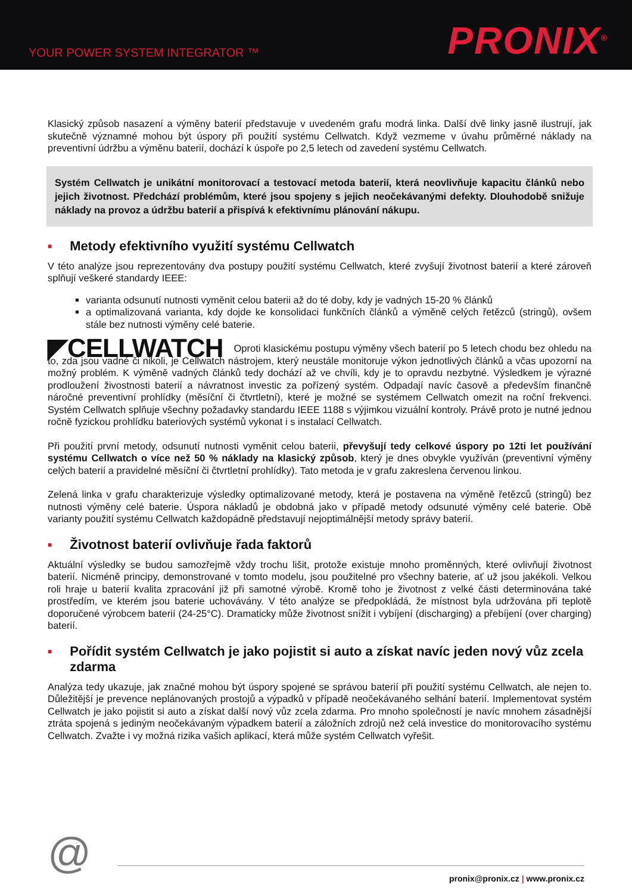YOUR POWER SYSTEM INTEGRATOR ™
PRONIX<sup>®</sup>
Klasický způsob nasazení a výměny baterií představuje v uvedeném grafu modrá linka. Další dvě linky jasně ilustrují, jak skutečně významné mohou být úspory při použití systému Cellwatch. Když vezmeme v úvahu průměrné náklady na preventivní údržbu a výměnu baterií, dochází k úspoře po 2,5 letech od zavedení systému Cellwatch.
Systém Cellwatch je unikátní monitorovací a testovací metoda baterií, která neovlivňuje kapacitu článků nebo jejich životnost. Předchází problémům, které jsou spojeny s jejich neočekávanými defekty. Dlouhodobě snižuje náklady na provoz a údržbu baterií a přispívá k efektivnímu plánování nákupu.
■ Metody efektivního využití systému Cellwatch
V této analýze jsou reprezentovány dva postupy použití systému Cellwatch, které zvyšují životnost baterií a které zároveň splňují veškeré standardy IEEE:
varianta odsunutí nutnosti vyměnit celou baterii až do té doby, kdy je vadných 15-20 % článků
a optimalizovaná varianta, kdy dojde ke konsolidaci funkčních článků a výměně celých řetězců (stringů), ovšem stále bez nutnosti výměny celé baterie.
◤CELLWATCH Oproti klasickému postupu výměny všech baterií po 5 letech chodu bez ohledu na to, zda jsou vadné či nikoli, je Cellwatch nástrojem, který neustále monitoruje výkon jednotlivých článků a včas upozorní na možný problém. K výměně vadných článků tedy dochází až ve chvíli, kdy je to opravdu nezbytné. Výsledkem je výrazné prodloužení živostnosti baterií a návratnost investic za pořízený systém. Odpadají navíc časově a především finančně náročné preventivní prohlídky (měsíční či čtvrtletní), které je možné se systémem Cellwatch omezit na roční frekvenci. Systém Cellwatch splňuje všechny požadavky standardu IEEE 1188 s výjimkou vizuální kontroly. Právě proto je nutné jednou ročně fyzickou prohlídku bateriových systémů vykonat i s instalací Cellwatch.
Při použití první metody, odsunutí nutnosti vyměnit celou baterii, převyšují tedy celkové úspory po 12ti let používání systému Cellwatch o více než 50 % náklady na klasický způsob, který je dnes obvykle využíván (preventivní výměny celých baterií a pravidelné měsíční či čtvrtletní prohlídky). Tato metoda je v grafu zakreslena červenou linkou.
Zelená linka v grafu charakterizuje výsledky optimalizované metody, která je postavena na výměně řetězců (stringů) bez nutnosti výměny celé baterie. Úspora nákladů je obdobná jako v případě metody odsunuté výměny celé baterie. Obě varianty použití systému Cellwatch každopádně představují nejoptimálnější metody správy baterií.
■ Životnost baterií ovlivňuje řada faktorů
Aktuální výsledky se budou samozřejmě vždy trochu lišit, protože existuje mnoho proměnných, které ovlivňují životnost baterií. Nicméně principy, demonstrované v tomto modelu, jsou použitelné pro všechny baterie, ať už jsou jakékoli. Velkou roli hraje u baterií kvalita zpracování již při samotné výrobě. Kromě toho je životnost z velké části determinována také prostředím, ve kterém jsou baterie uchovávány. V této analýze se předpokládá, že místnost byla udržována při teplotě doporučené výrobcem baterií (24-25°C). Dramaticky může životnost snížit i vybíjení (discharging) a přebíjení (over charging) baterií.
■ Pořídit systém Cellwatch je jako pojistit si auto a získat navíc jeden nový vůz zcela zdarma
Analýza tedy ukazuje, jak značné mohou být úspory spojené se správou baterií při použití systému Cellwatch, ale nejen to. Důležitější je prevence neplánovaných prostojů a výpadků v případě neočekávaného selhání baterií. Implementovat systém Cellwatch je jako pojistit si auto a získat další nový vůz zcela zdarma. Pro mnoho společností je navíc mnohem zásadnější ztráta spojená s jediným neočekávaným výpadkem baterií a záložních zdrojů než celá investice do monitorovacího systému Cellwatch. Zvažte i vy možná rizika vašich aplikací, která může systém Cellwatch vyřešit.
@
pronix@pronix.cz | www.pronix.cz